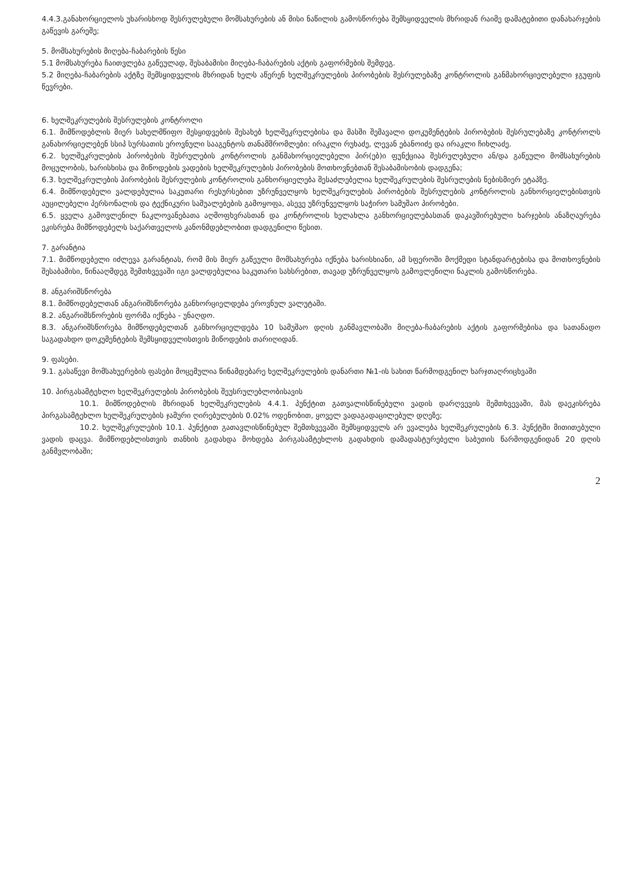4.4.3.განახორციელოს უხარისხოდ შესრულებული მომსახურების ან მისი ნაწილის გამოსწორება შემსყიდველის მხრიდან რაიმე დამატებითი დანახარჯების გაწევის გარეშე;
5. მომსახურების მიღება-ჩაბარების წესი
5.1 მომსახურება ჩაითვლება გაწეულად, შესაბამისი მიღება-ჩაბარების აქტის გაფორმების შემდეგ.
5.2 მიღება-ჩაბარების აქტზე შემსყიდველის მხრიდან ხელს აწერენ ხელშეკრულების პირობების შესრულებაზე კონტროლის განმახორციელებელი ჯგუფის წევრები.
6. ხელშეკრულების შესრულების კონტროლი
6.1. მიმწოდებლის მიერ სახელმწიფო შესყიდვების შესახებ ხელშეკრულებისა და მასში შემავალი დოკუმენტების პირობების შესრულებაზე კონტროლს განახორციელებენ სსიპ სურსათის ეროვნული სააგენტოს თანამშრომლები: ირაკლი რუხაძე, ლევან ებანოიძე და ირაკლი ჩიხლაძე.
6.2. ხელშეკრულების პირობების შესრულების კონტროლის განმახორციელებელი პირ(ებ)ი ფუნქციაა შესრულებული ან/და გაწეული მომსახურების მოცულობის, ხარისხისა და მიწოდების ვადების ხელშეკრულების პირობების მოთხოვნებთან შესაბამისობის დადგენა;
6.3. ხელშეკრულების პირობების შესრულების კონტროლის განხორციელება შესაძლებელია ხელშეკრულების შესრულების ნებისმიერ ეტაპზე.
6.4. მიმწოდებელი ვალდებულია საკუთარი რესურსებით უზრუნველყოს ხელშეკრულების პირობების შესრულების კონტროლის განხორციელებისთვის აუცილებელი პერსონალის და ტექნიკური საშუალებების გამოყოფა, ასევე უზრუნველყოს საჭირო სამუშაო პირობები.
6.5. ყველა გამოვლენილ ნაკლოვანებათა აღმოფხვრასთან და კონტროლის ხელახლა განხორციელებასთან დაკავშირებული ხარჯების ანაზღაურება ეკისრება მიმწოდებელს საქართველოს კანონმდებლობით დადგენილი წესით.
7. გარანტია
7.1. მიმწოდებელი იძლევა გარანტიას, რომ მის მიერ გაწეული მომსახურება იქნება ხარისხიანი, ამ სფეროში მოქმედი სტანდარტებისა და მოთხოვნების შესაბამისი, წინააღმდეგ შემთხვევაში იგი ვალდებულია საკუთარი სახსრებით, თავად უზრუნველყოს გამოვლენილი ნაკლის გამოსწორება.
8. ანგარიშსწორება
8.1. მიმწოდებელთან ანგარიშსწორება განხორციელდება ეროვნულ ვალუტაში.
8.2. ანგარიშსწორების ფორმა იქნება - უნაღდო.
8.3. ანგარიშსწორება მიმწოდებელთან განხორციელდება 10 სამუშაო დღის განმავლობაში მიღება-ჩაბარების აქტის გაფორმებისა და სათანადო საგადახდო დოკუმენტების შემსყიდველისთვის მიწოდების თარიღიდან.
9. ფასები.
9.1. გასაწევი მომსახუერების ფასები მოცემულია წინამდებარე ხელშეკრულების დანართი №1-ის სახით წარმოდგენილ ხარჯთაღრიცხვაში
10. პირგასამტეხლო ხელშეკრულების პირობების შეუსრულებლობისავის
10.1. მიმწოდებლის მხრიდან ხელშეკრულების 4.4.1. პუნქტით გათვალისწინებული ვადის დარღვევის შემთხვევაში, მას დაეკისრება პირგასამტეხლო ხელშეკრულების ჯამური ღირებულების 0.02% ოდენობით, ყოველ ვადაგადაცილებულ დღეზე;
10.2. ხელშეკრულების 10.1. პუნქტით გათავლისწინებულ შემთხვევაში შემსყიდველს არ ევალება ხელშეკრულების 6.3. პუნქტში მითითებული ვადის დაცვა. მიმწოდებლისთვის თანხის გადახდა მოხდება პირგასამტეხლოს გადახდის დამადასტურებელი საბუთის წარმოდგენიდან 20 დღის განმვლობაში;
2